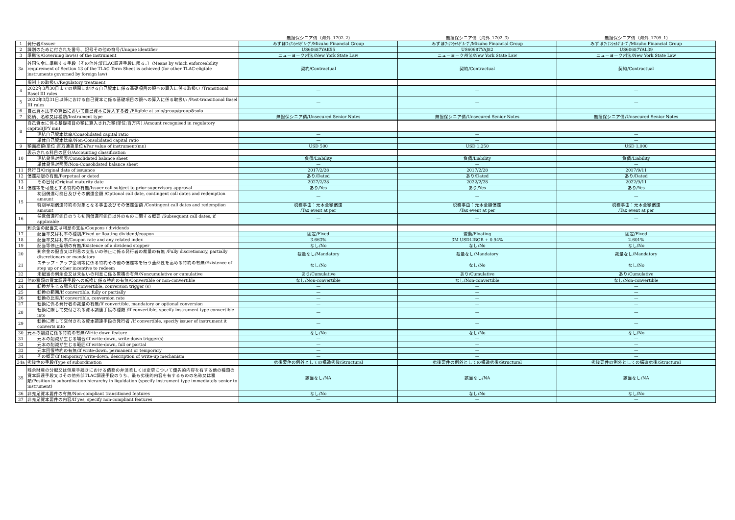| | | 無担保シニア債（海外_1702_2) | 無担保シニア債（海外_1702_3) | 無担保シニア債（海外_1709_1) |
| --- | --- | --- | --- | --- |
| 1 | 発行者/Issuer | みずほﾌｨﾅﾝｼｬﾙｸﾞﾙｰﾌﾟ/Mizuho Financial Group | みずほﾌｨﾅﾝｼｬﾙｸﾞﾙｰﾌﾟ/Mizuho Financial Group | みずほﾌｨﾅﾝｼｬﾙｸﾞﾙｰﾌﾟ/Mizuho Financial Group |
| 2 | 識別のために付された番号、記号その他の符号/Unique identifier | US60687YAK55 | US60687YAJ82 | US60687YAL39 |
| 3 | 準拠法/Governing law(s) of the instrument | ニューヨーク州法/New York State Law | ニューヨーク州法/New York State Law | ニューヨーク州法/New York State Law |
| 3a | 外国法令に準拠する手段（その他外部TLAC調達手段に限る。）/Means by which enforceability requirement of Section 13 of the TLAC Term Sheet is achieved (for other TLAC-eligible instruments governed by foreign law) | 契約/Contractual | 契約/Contractual | 契約/Contractual |
| | 規制上の取扱い/Regulatory treatment | | | |
| 4 | 2022年3月30日までの期間における自己資本に係る基礎項目の額への算入に係る取扱い /Transitional Basel III rules | — | — | — |
| 5 | 2022年3月31日以降における自己資本に係る基礎項目の額への算入に係る取扱い /Post-transitional Basel III rules | — | — | — |
| 6 | 自己資本比率の算出において自己資本に算入する者 /Eligible at solo/group/group&solo | — | — | — |
| 7 | 銘柄、名称又は種類/Instrument type | 無担保シニア債/Unsecured Senior Notes | 無担保シニア債/Unsecured Senior Notes | 無担保シニア債/Unsecured Senior Notes |
| 8 | 自己資本に係る基礎項目の額に算入された額(単位:百万円) /Amount recognised in regulatory capital(JPY mn) | | | |
| | 連結自己資本比率/Consolidated capital ratio | — | — | — |
| | 単体自己資本比率/Non-Consolidated capital ratio | — | — | — |
| 9 | 額面総額(単位:百万通貨単位)/Par value of instrument(mn) | USD 500 | USD 1,250 | USD 1,000 |
| 10 | 表示される科目の区分/Accounting classification | | | |
| | 連結貸借対照表/Consolidated balance sheet | 負債/Liability | 負債/Liability | 負債/Liability |
| | 単体貸借対照表/Non-Consolidated balance sheet | — | — | — |
| 11 | 発行日/Original date of issuance | 2017/2/28 | 2017/2/28 | 2017/9/11 |
| 12 | 償還期限の有無/Perpetual or dated | あり/Dated | あり/Dated | あり/Dated |
| 13 | その日付/Original maturity date | 2027/2/28 | 2022/2/28 | 2022/9/11 |
| 14 | 償還等を可能とする特約の有無/Issuer call subject to prior supervisory approval | あり/Yes | あり/Yes | あり/Yes |
| 15 | 初回償還可能日及びその償還金額 /Optional call date, contingent call dates and redemption amount | — | — | — |
| | 特別早期償還特約の対象となる事由及びその償還金額 /Contingent call dates and redemption amount | 税務事由：元本全額償還 /Tax event at per | 税務事由：元本全額償還 /Tax event at per | 税務事由：元本全額償還 /Tax event at per |
| 16 | 任意償還可能日のうち初回償還可能日以外のものに関する概要 /Subsequent call dates, if applicable | — | — | — |
| | 剰余金の配当又は利息の支払/Coupons / dividends | | | |
| 17 | 配当率又は利率の種別/Fixed or floating dividend/coupon | 固定/Fixed | 変動/Floating | 固定/Fixed |
| 18 | 配当率又は利率/Coupon rate and any related index | 3.663% | 3M USDLIBOR + 0.94% | 2.601% |
| 19 | 配当等停止条項の有無/Existence of a dividend stopper | なし/No | なし/No | なし/No |
| 20 | 剰余金の配当又は利息の支払いの停止に係る発行者の裁量の有無 /Fully discretionary, partially discretionary or mandatory | 裁量なし/Mandatory | 裁量なし/Mandatory | 裁量なし/Mandatory |
| 21 | ステップ・アップ金利等に係る特約その他の償還等を行う蓋然性を高める特約の有無/Existence of step up or other incentive to redeem | なし/No | なし/No | なし/No |
| 22 | 未配当の剰余金又は未払いの利息に係る累積の有無/Noncumulative or cumulative | あり/Cumulative | あり/Cumulative | あり/Cumulative |
| 23 | 他の種類の資本調達手段への転換に係る特約の有無/Convertible or non-convertible | なし/Non-convertible | なし/Non-convertible | なし/Non-convertible |
| 24 | 転換が生じる場合/If convertible, conversion trigger (s) | — | — | — |
| 25 | 転換の範囲/If convertible, fully or partially | — | — | — |
| 26 | 転換の比率/If convertible, conversion rate | — | — | — |
| 27 | 転換に係る発行者の裁量の有無/If convertible, mandatory or optional conversion | — | — | — |
| 28 | 転換に際して交付される資本調達手段の種類 /If convertible, specify instrument type convertible into | — | — | — |
| 29 | 転換に際して交付される資本調達手段の発行者 /If convertible, specify issuer of instrument it converts into | — | — | — |
| 30 | 元本の削減に係る特約の有無/Write-down feature | なし/No | なし/No | なし/No |
| 31 | 元本の削減が生じる場合/If write-down, write-down trigger(s) | — | — | — |
| 32 | 元本の削減が生じる範囲/If write-down, full or partial | — | — | — |
| 33 | 元本回復特約の有無/If write-down, permanent or temporary | — | — | — |
| 34 | その概要/If temporary write-down, description of write-up mechanism | — | — | — |
| 34a | 劣後性の手段/Type of subordination | 劣後要件の例外としての構造劣後/Structural | 劣後要件の例外としての構造劣後/Structural | 劣後要件の例外としての構造劣後/Structural |
| 35 | 残余財産の分配又は倒産手続きにおける債務の弁済若しくは変更について優先的内容を有する他の種類の資本調達手段又はその他外部TLAC調達手段のうち、最も劣後的内容を有するものの名称又は種類/Position in subordination hierarchy in liquidation (specify instrument type immediately senior to instrument) | 該当なし/NA | 該当なし/NA | 該当なし/NA |
| 36 | 非充足資本要件の有無/Non-compliant transitioned features | なし/No | なし/No | なし/No |
| 37 | 非充足資本要件の内容/If yes, specify non-compliant features | — | — | — |